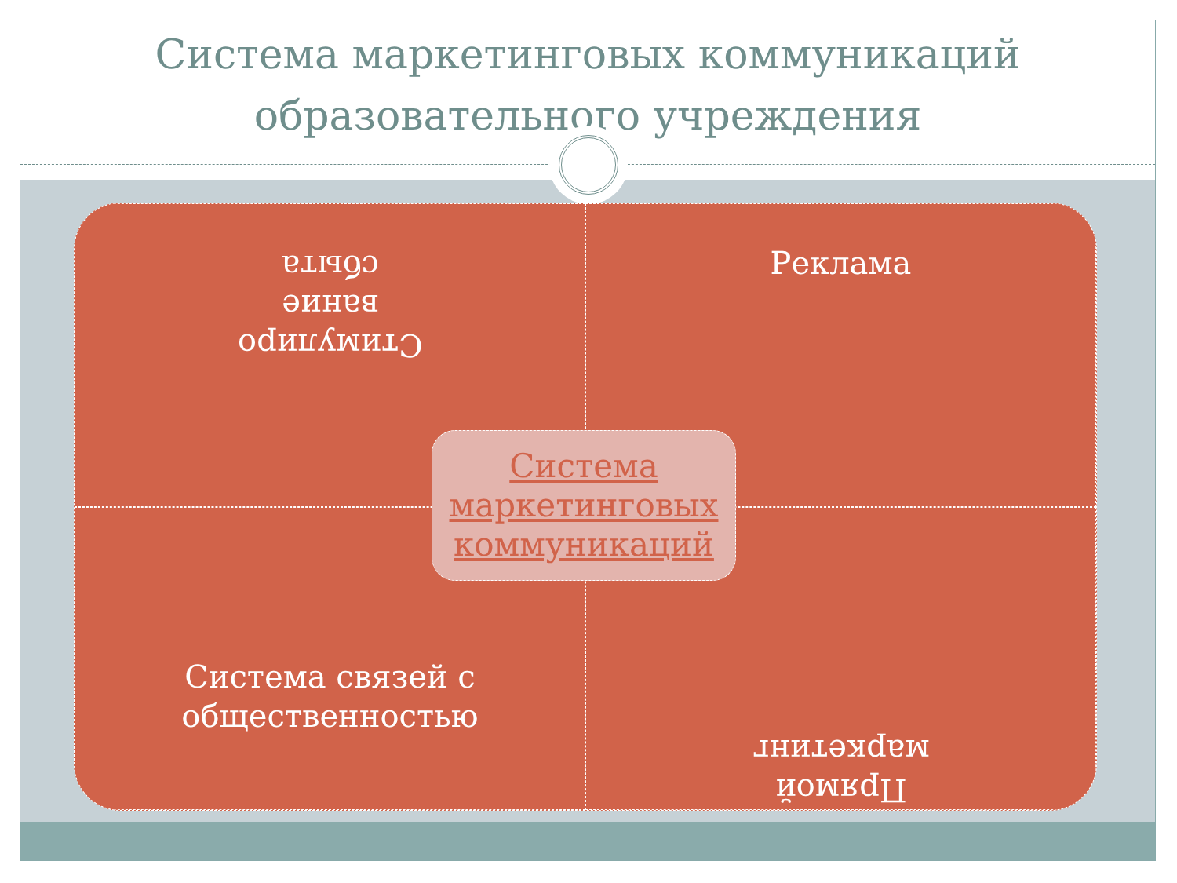Система маркетинговых коммуникаций образовательного учреждения
Стимулиро
вание
сбыта
Реклама
Система связей с
общественностью
Прямой
маркетинг
Система маркетинговых коммуникаций